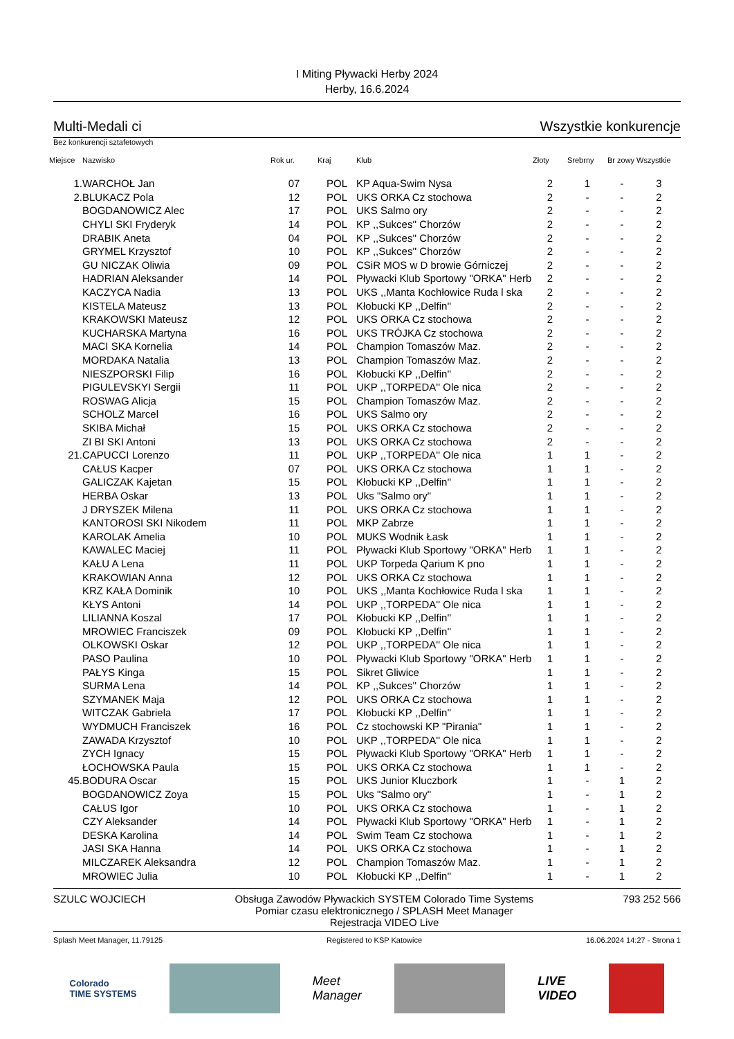I Miting Pływacki Herby 2024
Herby, 16.6.2024
Multi-Medali ci Wszystkie konkurencje
Bez konkurencji sztafetowych
| Miejsce | Nazwisko | Rok ur. | Kraj | Klub | Złoty | Srebrny | Br zowy | Wszystkie |
| --- | --- | --- | --- | --- | --- | --- | --- | --- |
| 1. | WARCHOŁ Jan | 07 | POL | KP Aqua-Swim Nysa | 2 | 1 | - | 3 |
| 2. | BLUKACZ Pola | 12 | POL | UKS ORKA Cz stochowa | 2 | - | - | 2 |
| | BOGDANOWICZ Alec | 17 | POL | UKS Salmo ory | 2 | - | - | 2 |
| | CHYLI SKI Fryderyk | 14 | POL | KP ,,Sukces'' Chorzów | 2 | - | - | 2 |
| | DRABIK Aneta | 04 | POL | KP ,,Sukces'' Chorzów | 2 | - | - | 2 |
| | GRYMEL Krzysztof | 10 | POL | KP ,,Sukces'' Chorzów | 2 | - | - | 2 |
| | GU NICZAK Oliwia | 09 | POL | CSiR MOS w D browie Górniczej | 2 | - | - | 2 |
| | HADRIAN Aleksander | 14 | POL | Pływacki Klub Sportowy "ORKA" Herb | 2 | - | - | 2 |
| | KACZYCA Nadia | 13 | POL | UKS ,,Manta Kochłowice Ruda l ska | 2 | - | - | 2 |
| | KISTELA Mateusz | 13 | POL | Kłobucki KP ,,Delfin'' | 2 | - | - | 2 |
| | KRAKOWSKI Mateusz | 12 | POL | UKS ORKA Cz stochowa | 2 | - | - | 2 |
| | KUCHARSKA Martyna | 16 | POL | UKS TRÓJKA Cz stochowa | 2 | - | - | 2 |
| | MACI SKA Kornelia | 14 | POL | Champion Tomaszów Maz. | 2 | - | - | 2 |
| | MORDAKA Natalia | 13 | POL | Champion Tomaszów Maz. | 2 | - | - | 2 |
| | NIESZPORSKI Filip | 16 | POL | Kłobucki KP ,,Delfin'' | 2 | - | - | 2 |
| | PIGULEVSKYI Sergii | 11 | POL | UKP ,,TORPEDA'' Ole nica | 2 | - | - | 2 |
| | ROSWAG Alicja | 15 | POL | Champion Tomaszów Maz. | 2 | - | - | 2 |
| | SCHOLZ Marcel | 16 | POL | UKS Salmo ory | 2 | - | - | 2 |
| | SKIBA Michał | 15 | POL | UKS ORKA Cz stochowa | 2 | - | - | 2 |
| | ZI BI SKI Antoni | 13 | POL | UKS ORKA Cz stochowa | 2 | - | - | 2 |
| 21. | CAPUCCI Lorenzo | 11 | POL | UKP ,,TORPEDA'' Ole nica | 1 | 1 | - | 2 |
| | CAŁUS Kacper | 07 | POL | UKS ORKA Cz stochowa | 1 | 1 | - | 2 |
| | GALICZAK Kajetan | 15 | POL | Kłobucki KP ,,Delfin'' | 1 | 1 | - | 2 |
| | HERBA Oskar | 13 | POL | Uks "Salmo ory" | 1 | 1 | - | 2 |
| | J DRYSZEK Milena | 11 | POL | UKS ORKA Cz stochowa | 1 | 1 | - | 2 |
| | KANTOROSI SKI Nikodem | 11 | POL | MKP Zabrze | 1 | 1 | - | 2 |
| | KAROLAK Amelia | 10 | POL | MUKS Wodnik Łask | 1 | 1 | - | 2 |
| | KAWALEC Maciej | 11 | POL | Pływacki Klub Sportowy "ORKA" Herb | 1 | 1 | - | 2 |
| | KAŁU A Lena | 11 | POL | UKP Torpeda Qarium K pno | 1 | 1 | - | 2 |
| | KRAKOWIAN Anna | 12 | POL | UKS ORKA Cz stochowa | 1 | 1 | - | 2 |
| | KRZ KAŁA Dominik | 10 | POL | UKS ,,Manta Kochłowice Ruda l ska | 1 | 1 | - | 2 |
| | KŁYS Antoni | 14 | POL | UKP ,,TORPEDA'' Ole nica | 1 | 1 | - | 2 |
| | LILIANNA Koszal | 17 | POL | Kłobucki KP ,,Delfin'' | 1 | 1 | - | 2 |
| | MROWIEC Franciszek | 09 | POL | Kłobucki KP ,,Delfin'' | 1 | 1 | - | 2 |
| | OLKOWSKI Oskar | 12 | POL | UKP ,,TORPEDA'' Ole nica | 1 | 1 | - | 2 |
| | PASO Paulina | 10 | POL | Pływacki Klub Sportowy "ORKA" Herb | 1 | 1 | - | 2 |
| | PAŁYS Kinga | 15 | POL | Sikret Gliwice | 1 | 1 | - | 2 |
| | SURMA Lena | 14 | POL | KP ,,Sukces'' Chorzów | 1 | 1 | - | 2 |
| | SZYMANEK Maja | 12 | POL | UKS ORKA Cz stochowa | 1 | 1 | - | 2 |
| | WITCZAK Gabriela | 17 | POL | Kłobucki KP ,,Delfin'' | 1 | 1 | - | 2 |
| | WYDMUCH Franciszek | 16 | POL | Cz stochowski KP "Pirania" | 1 | 1 | - | 2 |
| | ZAWADA Krzysztof | 10 | POL | UKP ,,TORPEDA'' Ole nica | 1 | 1 | - | 2 |
| | ZYCH Ignacy | 15 | POL | Pływacki Klub Sportowy "ORKA" Herb | 1 | 1 | - | 2 |
| | ŁOCHOWSKA Paula | 15 | POL | UKS ORKA Cz stochowa | 1 | 1 | - | 2 |
| 45. | BODURA Oscar | 15 | POL | UKS Junior Kluczbork | 1 | - | 1 | 2 |
| | BOGDANOWICZ Zoya | 15 | POL | Uks "Salmo ory" | 1 | - | 1 | 2 |
| | CAŁUS Igor | 10 | POL | UKS ORKA Cz stochowa | 1 | - | 1 | 2 |
| | CZY Aleksander | 14 | POL | Pływacki Klub Sportowy "ORKA" Herb | 1 | - | 1 | 2 |
| | DESKA Karolina | 14 | POL | Swim Team Cz stochowa | 1 | - | 1 | 2 |
| | JASI SKA Hanna | 14 | POL | UKS ORKA Cz stochowa | 1 | - | 1 | 2 |
| | MILCZAREK Aleksandra | 12 | POL | Champion Tomaszów Maz. | 1 | - | 1 | 2 |
| | MROWIEC Julia | 10 | POL | Kłobucki KP ,,Delfin'' | 1 | - | 1 | 2 |
SZULC WOJCIECH Obsługa Zawodów Pływackich SYSTEM Colorado Time Systems
Pomiar czasu elektronicznego / SPLASH Meet Manager
Rejestracja VIDEO Live 793 252 566
Splash Meet Manager, 11.79125 Registered to KSP Katowice 16.06.2024 14:27 - Strona 1
Colorado
TIME SYSTEMS
Meet
Manager
LIVE
VIDEO